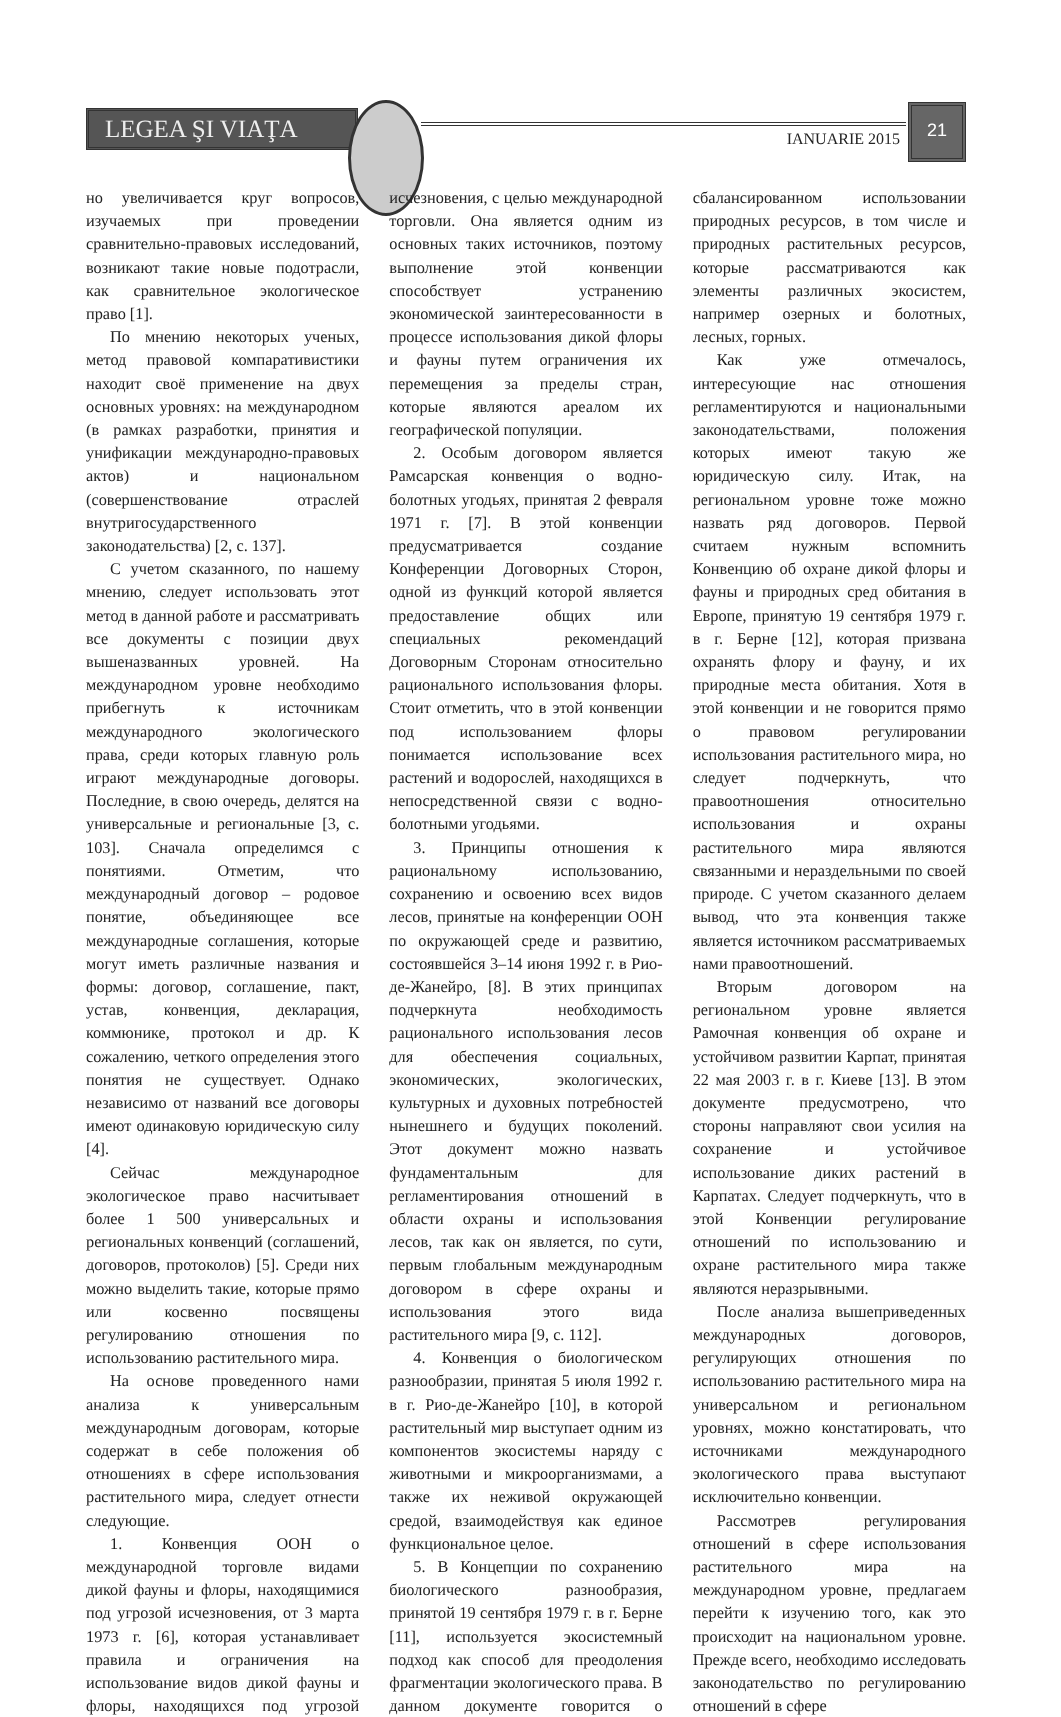LEGEA ŞI VIAŢA
IANUARIE 2015
21
но увеличивается круг вопросов, изучаемых при проведении сравнительно-правовых исследований, возникают такие новые подотрасли, как сравнительное экологическое право [1].
По мнению некоторых ученых, метод правовой компаративистики находит своё применение на двух основных уровнях: на международном (в рамках разработки, принятия и унификации международно-правовых актов) и национальном (совершенствование отраслей внутригосударственного законодательства) [2, с. 137].
С учетом сказанного, по нашему мнению, следует использовать этот метод в данной работе и рассматривать все документы с позиции двух вышеназванных уровней. На международном уровне необходимо прибегнуть к источникам международного экологического права, среди которых главную роль играют международные договоры. Последние, в свою очередь, делятся на универсальные и региональные [3, с. 103]. Сначала определимся с понятиями. Отметим, что международный договор – родовое понятие, объединяющее все международные соглашения, которые могут иметь различные названия и формы: договор, соглашение, пакт, устав, конвенция, декларация, коммюнике, протокол и др. К сожалению, четкого определения этого понятия не существует. Однако независимо от названий все договоры имеют одинаковую юридическую силу [4].
Сейчас международное экологическое право насчитывает более 1 500 универсальных и региональных конвенций (соглашений, договоров, протоколов) [5]. Среди них можно выделить такие, которые прямо или косвенно посвящены регулированию отношения по использованию растительного мира.
На основе проведенного нами анализа к универсальным международным договорам, которые содержат в себе положения об отношениях в сфере использования растительного мира, следует отнести следующие.
1. Конвенция ООН о международной торговле видами дикой фауны и флоры, находящимися под угрозой исчезновения, от 3 марта 1973 г. [6], которая устанавливает правила и ограничения на использование видов дикой фауны и флоры, находящихся под угрозой исчезновения, с целью международной торговли. Она является одним из основных таких источников, поэтому выполнение этой конвенции способствует устранению экономической заинтересованности в процессе использования дикой флоры и фауны путем ограничения их перемещения за пределы стран, которые являются ареалом их географической популяции.
2. Особым договором является Рамсарская конвенция о водно-болотных угодьях, принятая 2 февраля 1971 г. [7]. В этой конвенции предусматривается создание Конференции Договорных Сторон, одной из функций которой является предоставление общих или специальных рекомендаций Договорным Сторонам относительно рационального использования флоры. Стоит отметить, что в этой конвенции под использованием флоры понимается использование всех растений и водорослей, находящихся в непосредственной связи с водно-болотными угодьями.
3. Принципы отношения к рациональному использованию, сохранению и освоению всех видов лесов, принятые на конференции ООН по окружающей среде и развитию, состоявшейся 3–14 июня 1992 г. в Рио-де-Жанейро, [8]. В этих принципах подчеркнута необходимость рационального использования лесов для обеспечения социальных, экономических, экологических, культурных и духовных потребностей нынешнего и будущих поколений. Этот документ можно назвать фундаментальным для регламентирования отношений в области охраны и использования лесов, так как он является, по сути, первым глобальным международным договором в сфере охраны и использования этого вида растительного мира [9, с. 112].
4. Конвенция о биологическом разнообразии, принятая 5 июля 1992 г. в г. Рио-де-Жанейро [10], в которой растительный мир выступает одним из компонентов экосистемы наряду с животными и микроорганизмами, а также их неживой окружающей средой, взаимодействуя как единое функциональное целое.
5. В Концепции по сохранению биологического разнообразия, принятой 19 сентября 1979 г. в г. Берне [11], используется экосистемный подход как способ для преодоления фрагментации экологического права. В данном документе говорится о сбалансированном использовании природных ресурсов, в том числе и природных растительных ресурсов, которые рассматриваются как элементы различных экосистем, например озерных и болотных, лесных, горных.
Как уже отмечалось, интересующие нас отношения регламентируются и национальными законодательствами, положения которых имеют такую же юридическую силу. Итак, на региональном уровне тоже можно назвать ряд договоров. Первой считаем нужным вспомнить Конвенцию об охране дикой флоры и фауны и природных сред обитания в Европе, принятую 19 сентября 1979 г. в г. Берне [12], которая призвана охранять флору и фауну, и их природные места обитания. Хотя в этой конвенции и не говорится прямо о правовом регулировании использования растительного мира, но следует подчеркнуть, что правоотношения относительно использования и охраны растительного мира являются связанными и нераздельными по своей природе. С учетом сказанного делаем вывод, что эта конвенция также является источником рассматриваемых нами правоотношений.
Вторым договором на региональном уровне является Рамочная конвенция об охране и устойчивом развитии Карпат, принятая 22 мая 2003 г. в г. Киеве [13]. В этом документе предусмотрено, что стороны направляют свои усилия на сохранение и устойчивое использование диких растений в Карпатах. Следует подчеркнуть, что в этой Конвенции регулирование отношений по использованию и охране растительного мира также являются неразрывными.
После анализа вышеприведенных международных договоров, регулирующих отношения по использованию растительного мира на универсальном и региональном уровнях, можно констатировать, что источниками международного экологического права выступают исключительно конвенции.
Рассмотрев регулирования отношений в сфере использования растительного мира на международном уровне, предлагаем перейти к изучению того, как это происходит на национальном уровне. Прежде всего, необходимо исследовать законодательство по регулированию отношений в сфере